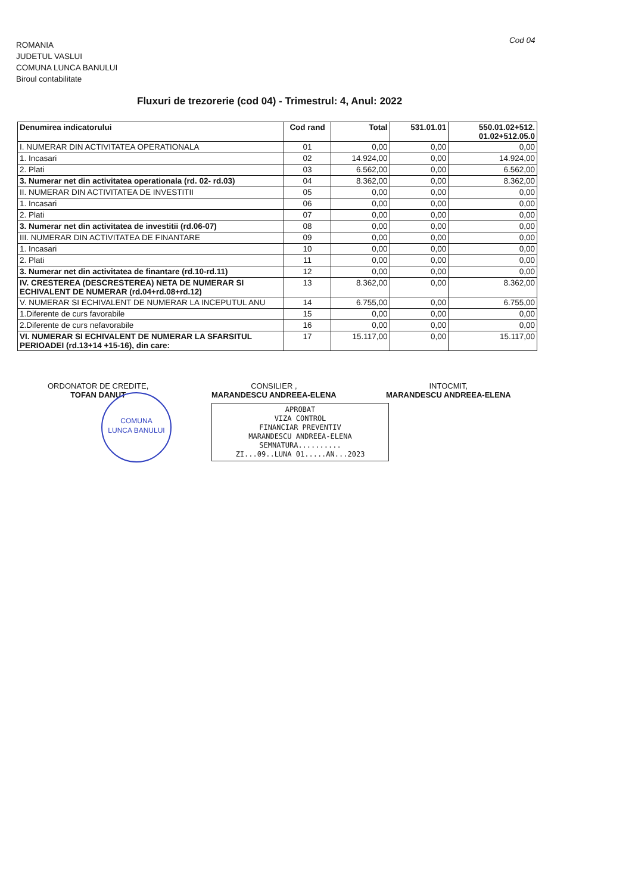ROMANIA
JUDETUL VASLUI
COMUNA LUNCA BANULUI
Biroul contabilitate
Cod 04
Fluxuri de trezorerie (cod 04) - Trimestrul: 4, Anul: 2022
| Denumirea indicatorului | Cod rand | Total | 531.01.01 | 550.01.02+512. 01.02+512.05.0 |
| --- | --- | --- | --- | --- |
| I. NUMERAR DIN ACTIVITATEA OPERATIONALA | 01 | 0,00 | 0,00 | 0,00 |
| 1. Incasari | 02 | 14.924,00 | 0,00 | 14.924,00 |
| 2. Plati | 03 | 6.562,00 | 0,00 | 6.562,00 |
| 3. Numerar net din activitatea operationala (rd. 02- rd.03) | 04 | 8.362,00 | 0,00 | 8.362,00 |
| II. NUMERAR DIN ACTIVITATEA DE INVESTITII | 05 | 0,00 | 0,00 | 0,00 |
| 1. Incasari | 06 | 0,00 | 0,00 | 0,00 |
| 2. Plati | 07 | 0,00 | 0,00 | 0,00 |
| 3. Numerar net din activitatea de investitii (rd.06-07) | 08 | 0,00 | 0,00 | 0,00 |
| III. NUMERAR DIN ACTIVITATEA DE FINANTARE | 09 | 0,00 | 0,00 | 0,00 |
| 1. Incasari | 10 | 0,00 | 0,00 | 0,00 |
| 2. Plati | 11 | 0,00 | 0,00 | 0,00 |
| 3. Numerar net din activitatea de finantare (rd.10-rd.11) | 12 | 0,00 | 0,00 | 0,00 |
| IV. CRESTEREA (DESCRESTEREA) NETA DE NUMERAR SI ECHIVALENT DE NUMERAR (rd.04+rd.08+rd.12) | 13 | 8.362,00 | 0,00 | 8.362,00 |
| V. NUMERAR SI ECHIVALENT DE NUMERAR LA INCEPUTUL ANU | 14 | 6.755,00 | 0,00 | 6.755,00 |
| 1.Diferente de curs favorabile | 15 | 0,00 | 0,00 | 0,00 |
| 2.Diferente de curs nefavorabile | 16 | 0,00 | 0,00 | 0,00 |
| VI. NUMERAR SI ECHIVALENT DE NUMERAR LA SFARSITUL PERIOADEI (rd.13+14 +15-16), din care: | 17 | 15.117,00 | 0,00 | 15.117,00 |
ORDONATOR DE CREDITE,
TOFAN DANUT
CONSILIER ,
MARANDESCU ANDREEA-ELENA
INTOCMIT,
MARANDESCU ANDREEA-ELENA
APROBAT
VIZA CONTROL
FINANCIAR PREVENTIV
MARANDESCU ANDREEA-ELENA
SEMNATURA..........
ZI...09..LUNA 01.....AN...2023
COMUNA
LUNCA BANULUI